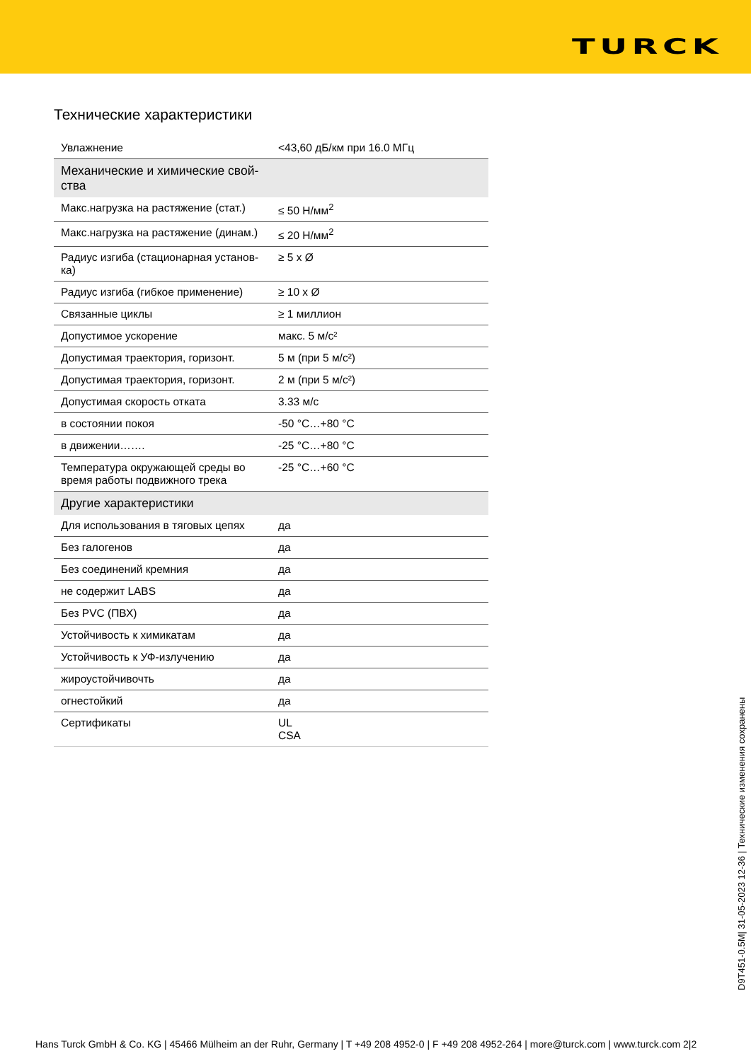TURCK
Технические характеристики
| Увлажнение | <43,60 дБ/км при 16.0 МГц |
| Механические и химические свой- ства | |
| Макс.нагрузка на растяжение (стат.) | ≤ 50 Н/мм<sup>2</sup> |
| Макс.нагрузка на растяжение (динам.) | ≤ 20 Н/мм<sup>2</sup> |
| Радиус изгиба (стационарная установ- ка) | ≥ 5 x Ø |
| Радиус изгиба (гибкое применение) | ≥ 10 x Ø |
| Связанные циклы | ≥ 1 миллион |
| Допустимое ускорение | макс. 5 м/с² |
| Допустимая траектория, горизонт. | 5 м (при 5 м/с²) |
| Допустимая траектория, горизонт. | 2 м (при 5 м/с²) |
| Допустимая скорость отката | 3.33 м/с |
| в состоянии покоя | -50 °C…+80 °C |
| в движении……. | -25 °C…+80 °C |
| Температура окружающей среды во время работы подвижного трека | -25 °C…+60 °C |
| Другие характеристики | |
| Для использования в тяговых цепях | да |
| Без галогенов | да |
| Без соединений кремния | да |
| не содержит LABS | да |
| Без PVC (ПВХ) | да |
| Устойчивость к химикатам | да |
| Устойчивость к УФ-излучению | да |
| жироустойчивочть | да |
| огнестойкий | да |
| Сертификаты | UL CSA |
D9T451-0.5M| 31-05-2023 12-36 | Технические изменения сохранены
Hans Turck GmbH & Co. KG | 45466 Mülheim an der Ruhr, Germany | T +49 208 4952-0 | F +49 208 4952-264 | more@turck.com | www.turck.com 2|2